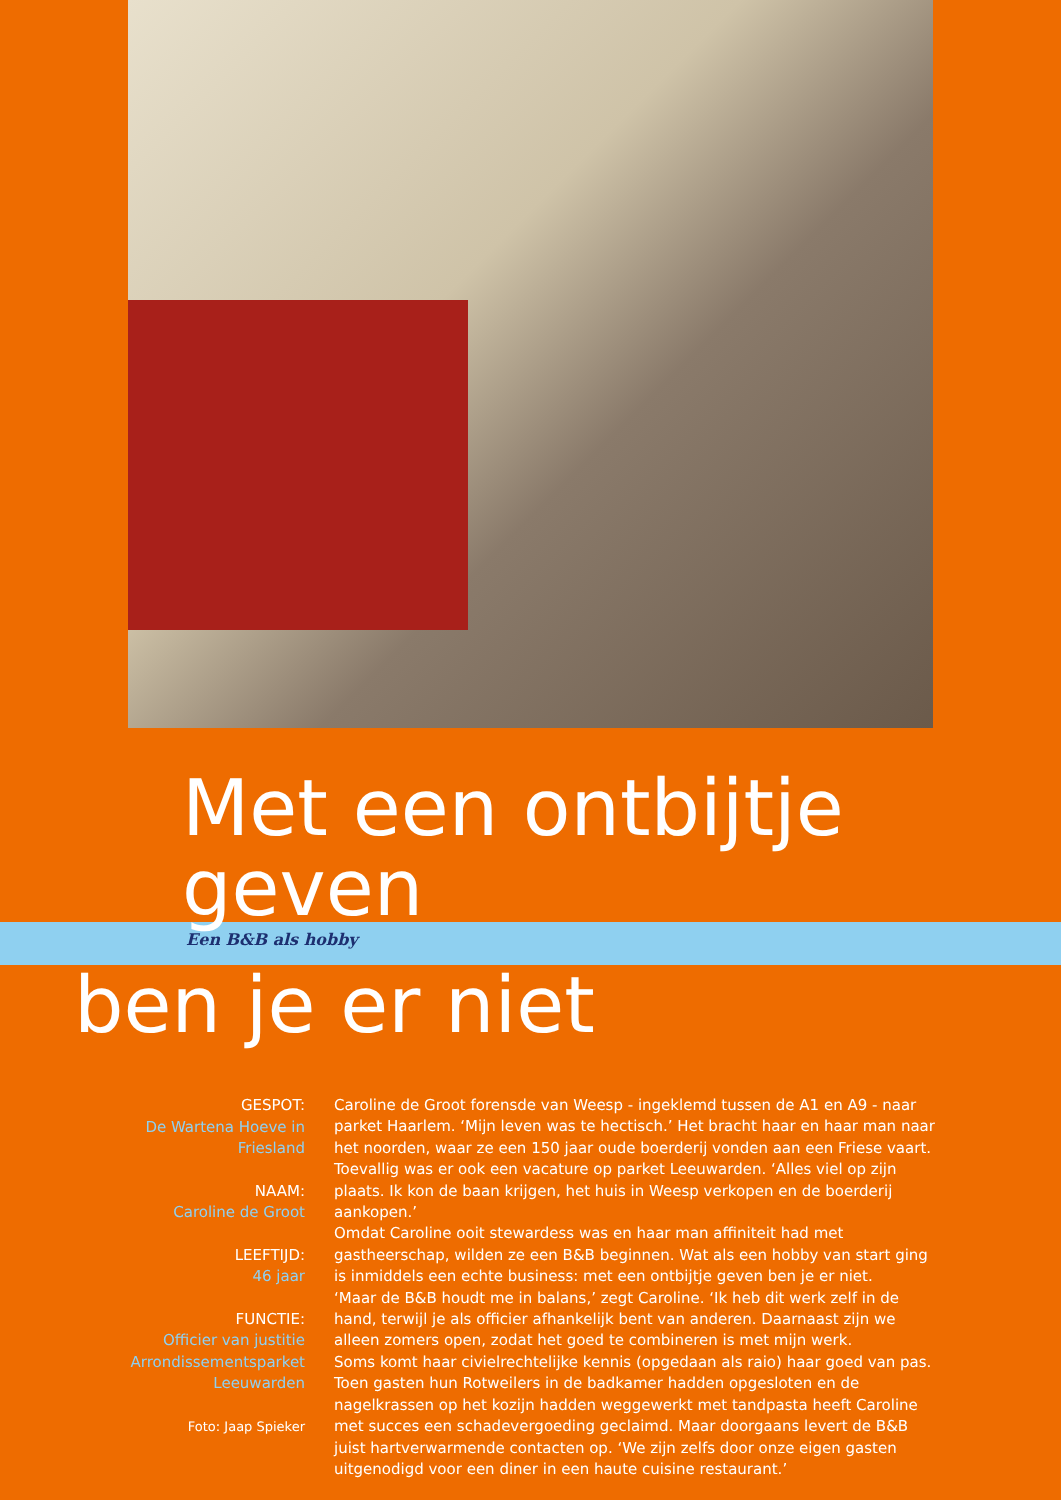Met een ontbijtje geven
Een B&B als hobby
ben je er niet
GESPOT:
De Wartena Hoeve in
Friesland
NAAM:
Caroline de Groot
LEEFTIJD:
46 jaar
FUNCTIE:
Officier van justitie
Arrondissementsparket
Leeuwarden
Foto: Jaap Spieker
Caroline de Groot forensde van Weesp - ingeklemd tussen de A1 en A9 - naar parket Haarlem. ‘Mijn leven was te hectisch.’ Het bracht haar en haar man naar het noorden, waar ze een 150 jaar oude boerderij vonden aan een Friese vaart. Toevallig was er ook een vacature op parket Leeuwarden. ‘Alles viel op zijn plaats. Ik kon de baan krijgen, het huis in Weesp verkopen en de boerderij aankopen.’
Omdat Caroline ooit stewardess was en haar man affiniteit had met gastheerschap, wilden ze een B&B beginnen. Wat als een hobby van start ging is inmiddels een echte business: met een ontbijtje geven ben je er niet.
‘Maar de B&B houdt me in balans,’ zegt Caroline. ‘Ik heb dit werk zelf in de hand, terwijl je als officier afhankelijk bent van anderen. Daarnaast zijn we alleen zomers open, zodat het goed te combineren is met mijn werk.
Soms komt haar civielrechtelijke kennis (opgedaan als raio) haar goed van pas. Toen gasten hun Rotweilers in de badkamer hadden opgesloten en de nagelkrassen op het kozijn hadden weggewerkt met tandpasta heeft Caroline met succes een schadevergoeding geclaimd. Maar doorgaans levert de B&B juist hartverwarmende contacten op. ‘We zijn zelfs door onze eigen gasten uitgenodigd voor een diner in een haute cuisine restaurant.’